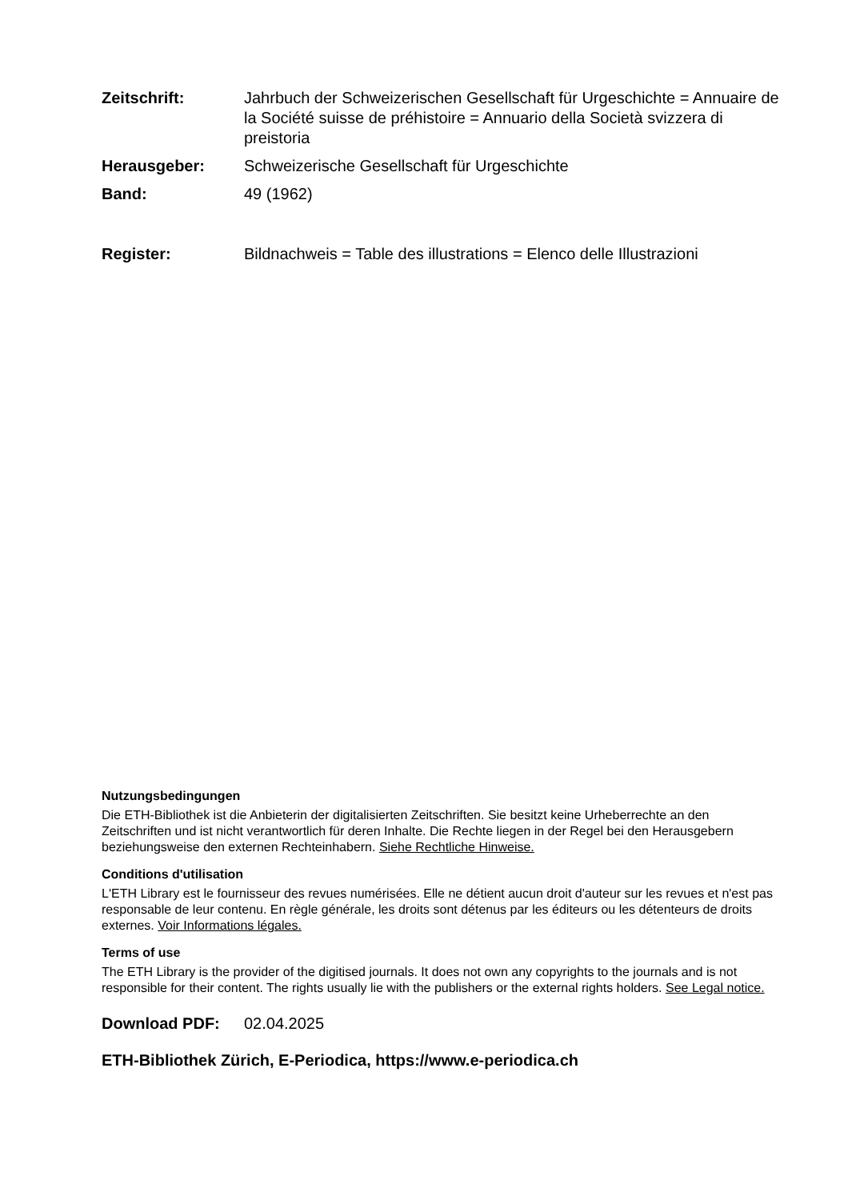Zeitschrift: Jahrbuch der Schweizerischen Gesellschaft für Urgeschichte = Annuaire de la Société suisse de préhistoire = Annuario della Società svizzera di preistoria
Herausgeber: Schweizerische Gesellschaft für Urgeschichte
Band: 49 (1962)
Register: Bildnachweis = Table des illustrations = Elenco delle Illustrazioni
Nutzungsbedingungen
Die ETH-Bibliothek ist die Anbieterin der digitalisierten Zeitschriften. Sie besitzt keine Urheberrechte an den Zeitschriften und ist nicht verantwortlich für deren Inhalte. Die Rechte liegen in der Regel bei den Herausgebern beziehungsweise den externen Rechteinhabern. Siehe Rechtliche Hinweise.
Conditions d'utilisation
L'ETH Library est le fournisseur des revues numérisées. Elle ne détient aucun droit d'auteur sur les revues et n'est pas responsable de leur contenu. En règle générale, les droits sont détenus par les éditeurs ou les détenteurs de droits externes. Voir Informations légales.
Terms of use
The ETH Library is the provider of the digitised journals. It does not own any copyrights to the journals and is not responsible for their content. The rights usually lie with the publishers or the external rights holders. See Legal notice.
Download PDF: 02.04.2025
ETH-Bibliothek Zürich, E-Periodica, https://www.e-periodica.ch